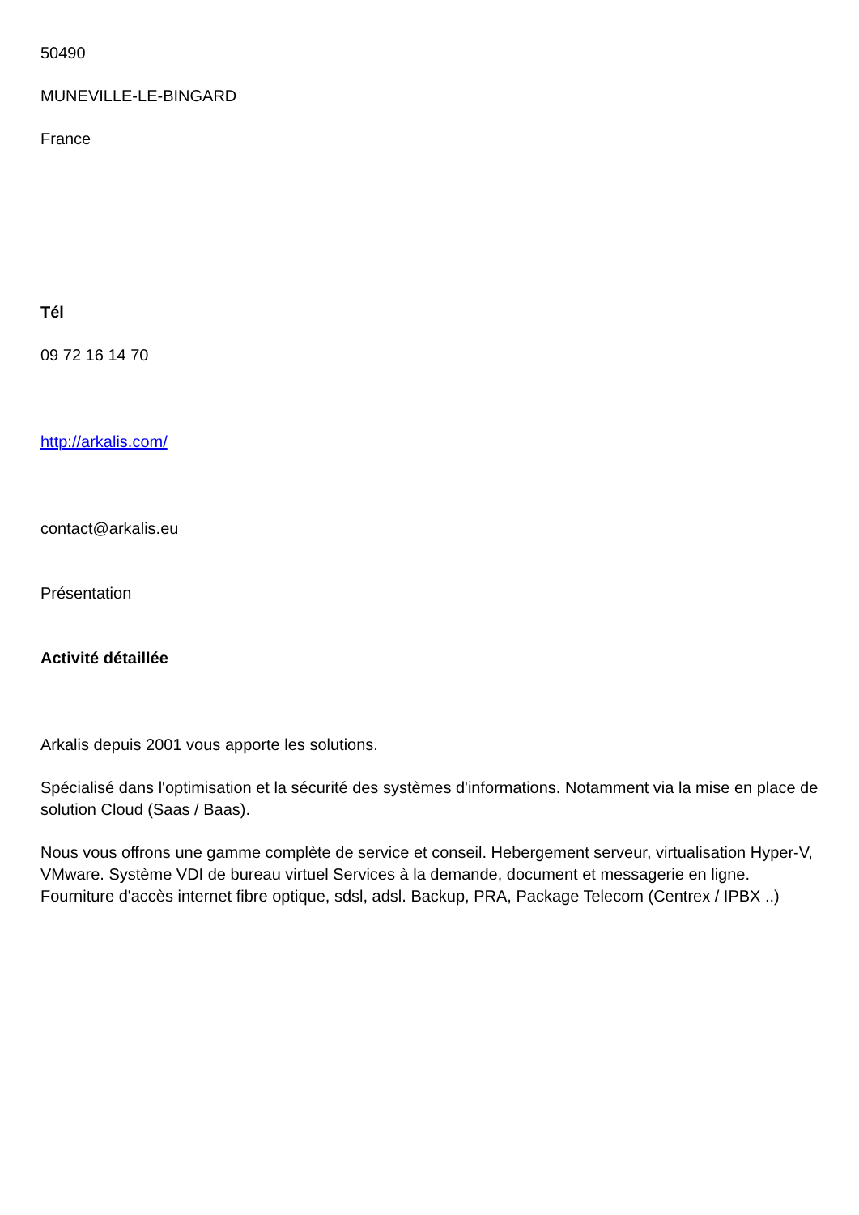50490
MUNEVILLE-LE-BINGARD
France
Tél
09 72 16 14 70
http://arkalis.com/
contact@arkalis.eu
Présentation
Activité détaillée
Arkalis depuis 2001 vous apporte les solutions.
Spécialisé dans l'optimisation et la sécurité des systèmes d'informations. Notamment via la mise en place de solution Cloud (Saas / Baas).
Nous vous offrons une gamme complète de service et conseil. Hebergement serveur, virtualisation Hyper-V, VMware. Système VDI de bureau virtuel Services à la demande, document et messagerie en ligne. Fourniture d'accès internet fibre optique, sdsl, adsl. Backup, PRA, Package Telecom (Centrex / IPBX ..)